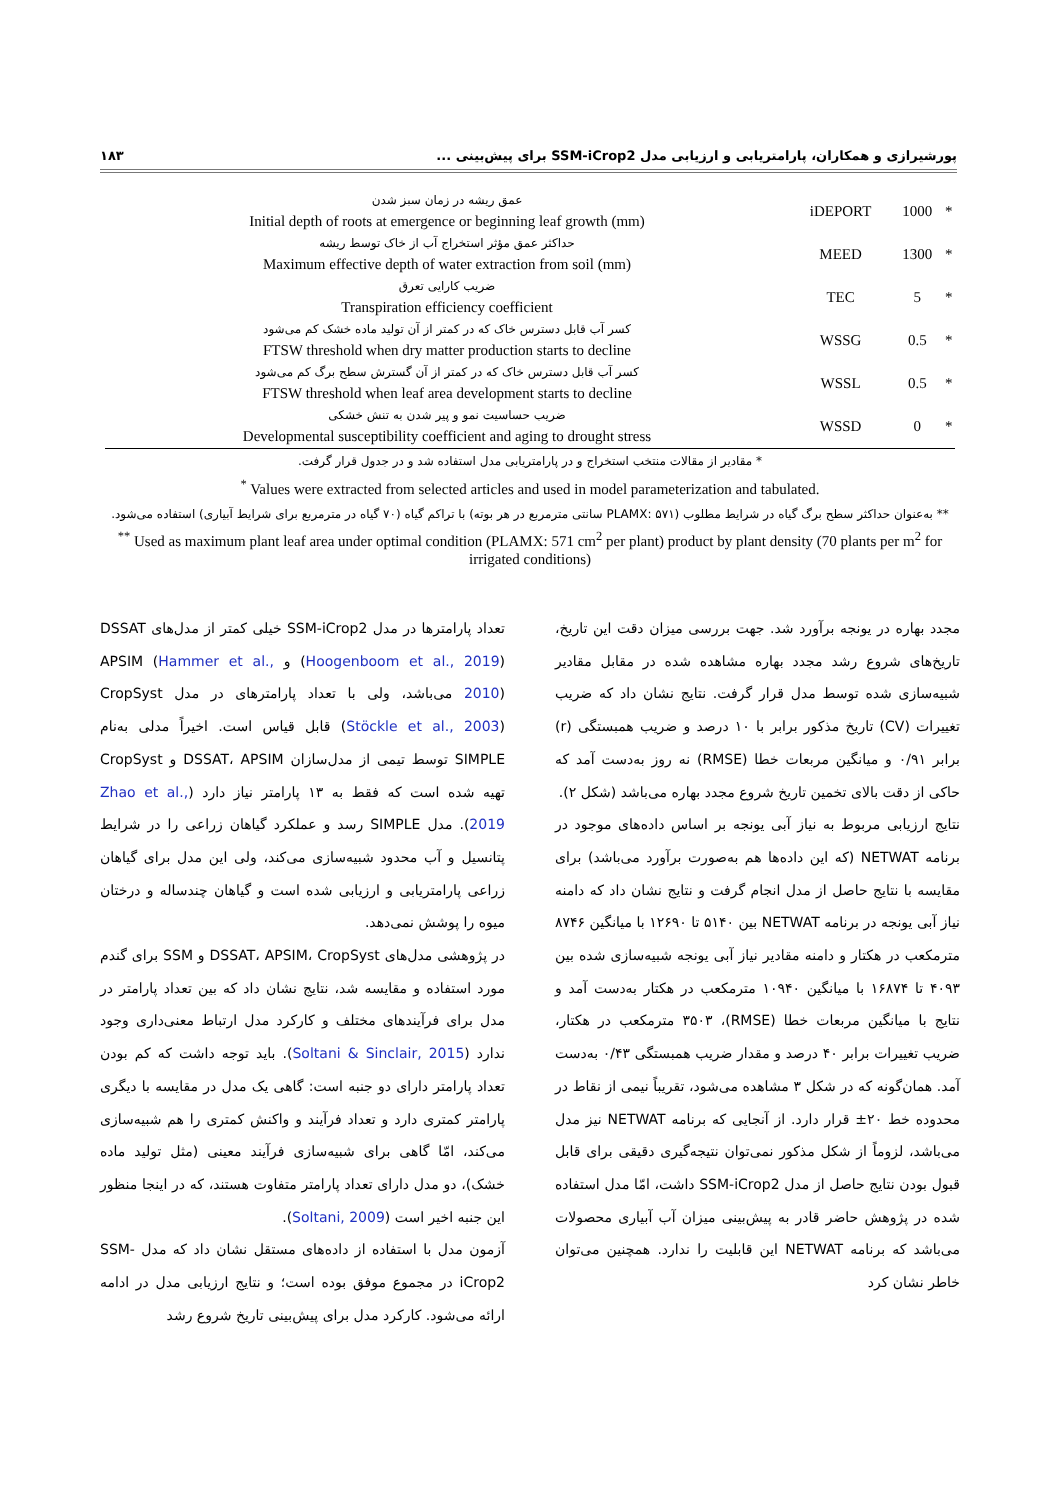پورشیرازی و همکاران، پارامتریابی و ارزیابی مدل SSM-iCrop2 برای پیش‌بینی ... ۱۸۳
| عمق ریشه در زمان سبز شدن Initial depth of roots at emergence or beginning leaf growth (mm) | iDEPORT | 1000 | * |
| حداکثر عمق مؤثر استخراج آب از خاک توسط ریشه Maximum effective depth of water extraction from soil (mm) | MEED | 1300 | * |
| ضریب کارایی تعرق Transpiration efficiency coefficient | TEC | 5 | * |
| کسر آب قابل دسترس خاک که در کمتر از آن تولید ماده خشک کم می‌شود FTSW threshold when dry matter production starts to decline | WSSG | 0.5 | * |
| کسر آب قابل دسترس خاک که در کمتر از آن گسترش سطح برگ کم می‌شود FTSW threshold when leaf area development starts to decline | WSSL | 0.5 | * |
| ضریب حساسیت نمو و پیر شدن به تنش خشکی Developmental susceptibility coefficient and aging to drought stress | WSSD | 0 | * |
* مقادیر از مقالات منتخب استخراج و در پارامتریابی مدل استفاده شد و در جدول قرار گرفت.
<sup>*</sup> Values were extracted from selected articles and used in model parameterization and tabulated.
** به‌عنوان حداکثر سطح برگ گیاه در شرایط مطلوب (PLAMX: ۵۷۱ سانتی مترمربع در هر بوته) با تراکم گیاه (۷۰ گیاه در مترمربع برای شرایط آبیاری) استفاده می‌شود.
<sup>**</sup> Used as maximum plant leaf area under optimal condition (PLAMX: 571 cm<sup>2</sup> per plant) product by plant density (70 plants per m<sup>2</sup> for irrigated conditions)
تعداد پارامترها در مدل SSM-iCrop2 خیلی کمتر از مدل‌های DSSAT (Hoogenboom et al., 2019) و APSIM (Hammer et al., 2010) می‌باشد، ولی با تعداد پارامترهای در مدل CropSyst (Stöckle et al., 2003) قابل قیاس است. اخیراً مدلی به‌نام SIMPLE توسط تیمی از مدل‌سازان DSSAT، APSIM و CropSyst تهیه شده است که فقط به ۱۳ پارامتر نیاز دارد (Zhao et al., 2019). مدل SIMPLE رسد و عملکرد گیاهان زراعی را در شرایط پتانسیل و آب محدود شبیه‌سازی می‌کند، ولی این مدل برای گیاهان زراعی پارامتریابی و ارزیابی شده است و گیاهان چندساله و درختان میوه را پوشش نمی‌دهد.
در پژوهشی مدل‌های DSSAT، APSIM، CropSyst و SSM برای گندم مورد استفاده و مقایسه شد، نتایج نشان داد که بین تعداد پارامتر در مدل برای فرآیندهای مختلف و کارکرد مدل ارتباط معنی‌داری وجود ندارد (Soltani & Sinclair, 2015). باید توجه داشت که کم بودن تعداد پارامتر دارای دو جنبه است: گاهی یک مدل در مقایسه با دیگری پارامتر کمتری دارد و تعداد فرآیند و واکنش کمتری را هم شبیه‌سازی می‌کند، امّا گاهی برای شبیه‌سازی فرآیند معینی (مثل تولید ماده خشک)، دو مدل دارای تعداد پارامتر متفاوت هستند، که در اینجا منظور این جنبه اخیر است (Soltani, 2009).
آزمون مدل با استفاده از داده‌های مستقل نشان داد که مدل SSM-iCrop2 در مجموع موفق بوده است؛ و نتایج ارزیابی مدل در ادامه ارائه می‌شود. کارکرد مدل برای پیش‌بینی تاریخ شروع رشد
مجدد بهاره در یونجه برآورد شد. جهت بررسی میزان دقت این تاریخ، تاریخ‌های شروع رشد مجدد بهاره مشاهده شده در مقابل مقادیر شبیه‌سازی شده توسط مدل قرار گرفت. نتایج نشان داد که ضریب تغییرات (CV) تاریخ مذکور برابر با ۱۰ درصد و ضریب همبستگی (r) برابر ۰/۹۱ و میانگین مربعات خطا (RMSE) نه روز به‌دست آمد که حاکی از دقت بالای تخمین تاریخ شروع مجدد بهاره می‌باشد (شکل ۲).
نتایج ارزیابی مربوط به نیاز آبی یونجه بر اساس داده‌های موجود در برنامه NETWAT (که این داده‌ها هم به‌صورت برآورد می‌باشد) برای مقایسه با نتایج حاصل از مدل انجام گرفت و نتایج نشان داد که دامنه نیاز آبی یونجه در برنامه NETWAT بین ۵۱۴۰ تا ۱۲۶۹۰ با میانگین ۸۷۴۶ مترمکعب در هکتار و دامنه مقادیر نیاز آبی یونجه شبیه‌سازی شده بین ۴۰۹۳ تا ۱۶۸۷۴ با میانگین ۱۰۹۴۰ مترمکعب در هکتار به‌دست آمد و نتایج با میانگین مربعات خطا (RMSE)، ۳۵۰۳ مترمکعب در هکتار، ضریب تغییرات برابر ۴۰ درصد و مقدار ضریب همبستگی ۰/۴۳ به‌دست آمد. همان‌گونه که در شکل ۳ مشاهده می‌شود، تقریباً نیمی از نقاط در محدوده خط ۲۰± قرار دارد. از آنجایی که برنامه NETWAT نیز مدل می‌باشد، لزوماً از شکل مذکور نمی‌توان نتیجه‌گیری دقیقی برای قابل قبول بودن نتایج حاصل از مدل SSM-iCrop2 داشت، امّا مدل استفاده شده در پژوهش حاضر قادر به پیش‌بینی میزان آب آبیاری محصولات می‌باشد که برنامه NETWAT این قابلیت را ندارد. همچنین می‌توان خاطر نشان کرد